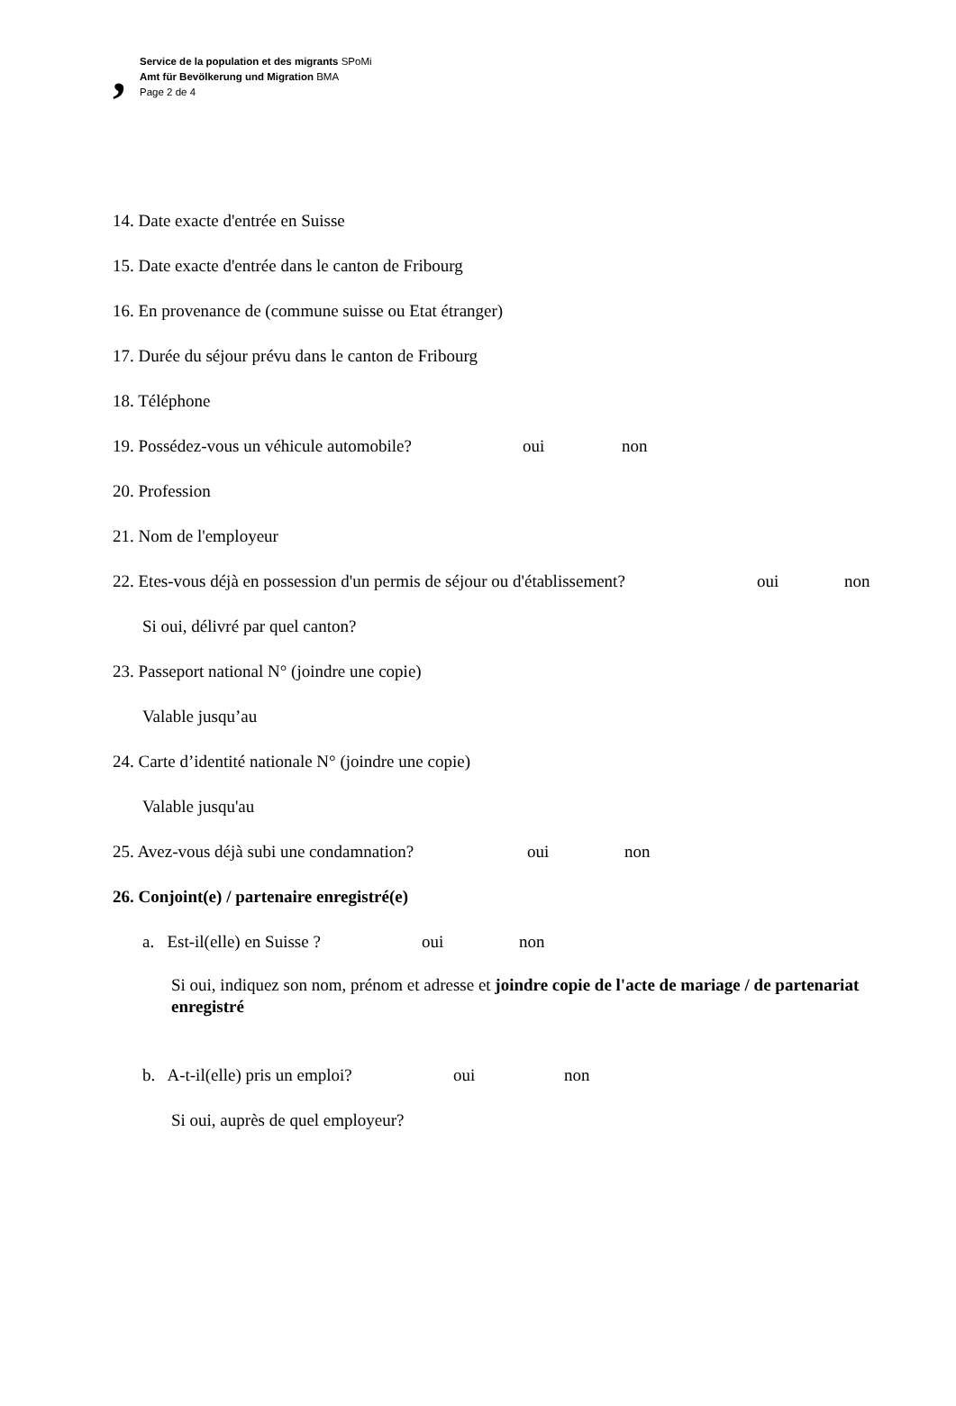,
Service de la population et des migrants SPoMi
Amt für Bevölkerung und Migration BMA
Page 2 de 4
14. Date exacte d'entrée en Suisse
15. Date exacte d'entrée dans le canton de Fribourg
16. En provenance de (commune suisse ou Etat étranger)
17. Durée du séjour prévu dans le canton de Fribourg
18. Téléphone
19. Possédez-vous un véhicule automobile? oui non
20. Profession
21. Nom de l'employeur
22. Etes-vous déjà en possession d'un permis de séjour ou d'établissement? oui non
Si oui, délivré par quel canton?
23. Passeport national N° (joindre une copie)
Valable jusqu’au
24. Carte d’identité nationale N° (joindre une copie)
Valable jusqu'au
25. Avez-vous déjà subi une condamnation? oui non
26. Conjoint(e) / partenaire enregistré(e)
a. Est-il(elle) en Suisse ? oui non
Si oui, indiquez son nom, prénom et adresse et joindre copie de l'acte de mariage / de partenariat enregistré
b. A-t-il(elle) pris un emploi? oui non
Si oui, auprès de quel employeur?